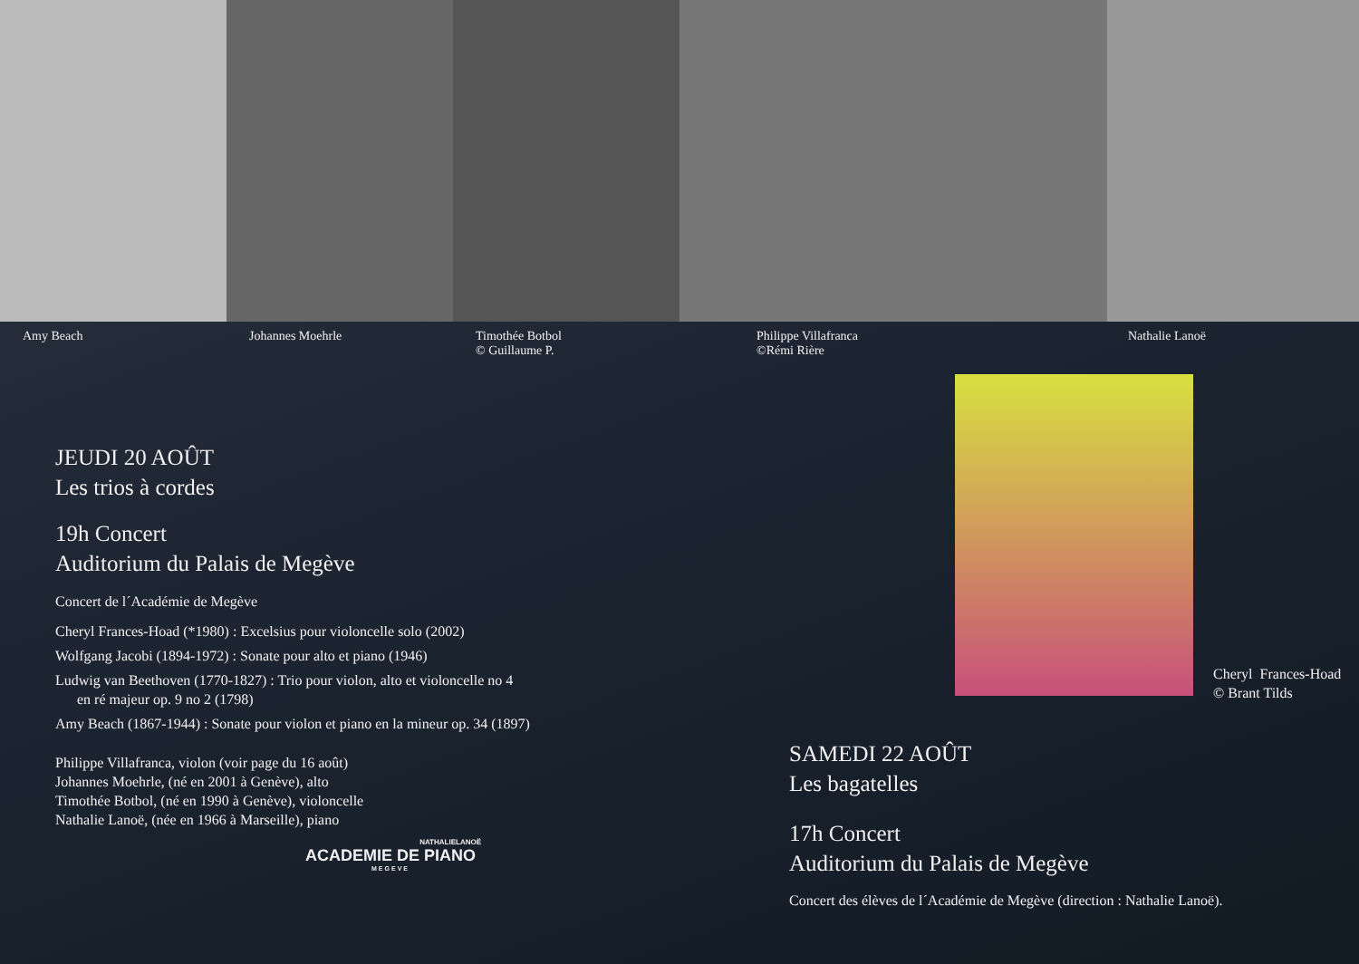Amy Beach Johannes Moehrle Timothée Botbol
© Guillaume P.
Philippe Villafranca
©Rémi Rière
Nathalie Lanoë
JEUDI 20 AOÛT
Les trios à cordes
19h Concert
Auditorium du Palais de Megève
Concert de l´Académie de Megève
Cheryl Frances-Hoad (*1980) : Excelsius pour violoncelle solo (2002)
Wolfgang Jacobi (1894-1972) : Sonate pour alto et piano (1946)
Ludwig van Beethoven (1770-1827) : Trio pour violon, alto et violoncelle no 4
en ré majeur op. 9 no 2 (1798)
Amy Beach (1867-1944) : Sonate pour violon et piano en la mineur op. 34 (1897)
Philippe Villafranca, violon (voir page du 16 août)
Johannes Moehrle, (né en 2001 à Genève), alto
Timothée Botbol, (né en 1990 à Genève), violoncelle
Nathalie Lanoë, (née en 1966 à Marseille), piano
NATHALIELANOË
ACADEMIE DE PIANO
MEGEVE
Cheryl Frances-Hoad
© Brant Tilds
SAMEDI 22 AOÛT
Les bagatelles
17h Concert
Auditorium du Palais de Megève
Concert des élèves de l´Académie de Megève (direction : Nathalie Lanoë).